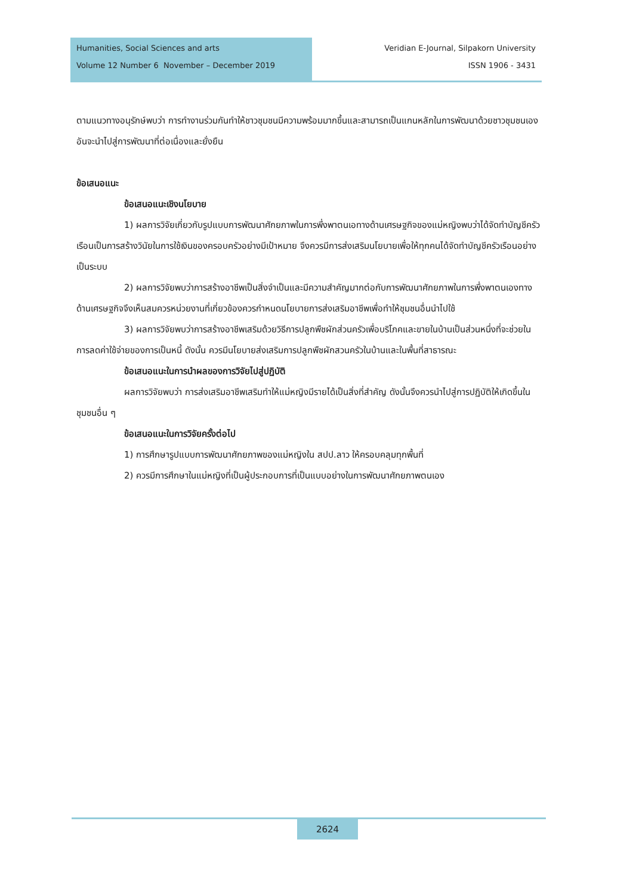Humanities, Social Sciences and arts
Volume 12 Number 6 November – December 2019
Veridian E-Journal, Silpakorn University
ISSN 1906 - 3431
ตามแนวทางอนุรักษ์พบว่า การทำงานร่วมกันทำให้ชาวชุมชนมีความพร้อมมากขึ้นและสามารถเป็นแกนหลักในการพัฒนาด้วยชาวชุมชนเอง อันจะนำไปสู่การพัฒนาที่ต่อเนื่องและยั่งยืน
ข้อเสนอแนะ
ข้อเสนอแนะเชิงนโยบาย
1) ผลการวิจัยเกี่ยวกับรูปแบบการพัฒนาศักยภาพในการพึ่งพาตนเอทางด้านเศรษฐกิจของแม่หญิงพบว่าได้จัดทำบัญชีครัวเรือนเป็นการสร้างวินัยในการใช้เงินของครอบครัวอย่างมีเป้าหมาย จึงควรมีการส่งเสริมนโยบายเพื่อให้ทุกคนได้จัดทำบัญชีครัวเรือนอย่างเป็นระบบ
2) ผลการวิจัยพบว่าการสร้างอาชีพเป็นสิ่งจำเป็นและมีความสำคัญมากต่อกับการพัฒนาศักยภาพในการพึ่งพาตนเองทางด้านเศรษฐกิจจึงเห็นสมควรหน่วยงานที่เกี่ยวข้องควรกำหนดนโยบายการส่งเสริมอาชีพเพื่อทำให้ชุมชนอื่นนำไปใช้
3) ผลการวิจัยพบว่าการสร้างอาชีพเสริมด้วยวิธีการปลูกพืชผักส่วนครัวเพื่อบริโภคและขายในบ้านเป็นส่วนหนึ่งที่จะช่วยในการลดค่าใช้จ่ายของการเป็นหนี้ ดังนั้น ควรมีนโยบายส่งเสริมการปลูกพืชผักสวนครัวในบ้านและในพื้นที่สาธารณะ
ข้อเสนอแนะในการนำผลของการวิจัยไปสู่ปฏิบัติ
ผลการวิจัยพบว่า การส่งเสริมอาชีพเสริมทำให้แม่หญิงมีรายได้เป็นสิ่งที่สำคัญ ดังนั้นจึงควรนำไปสู่การปฏิบัติให้เกิดขึ้นในชุมชนอื่น ๆ
ข้อเสนอแนะในการวิจัยครั้งต่อไป
1) การศึกษารูปแบบการพัฒนาศักยภาพของแม่หญิงใน สปป.ลาว ให้ครอบคลุมทุกพื้นที่
2) ควรมีการศึกษาในแม่หญิงที่เป็นผู้ประกอบการที่เป็นแบบอย่างในการพัฒนาศักยภาพตนเอง
2624